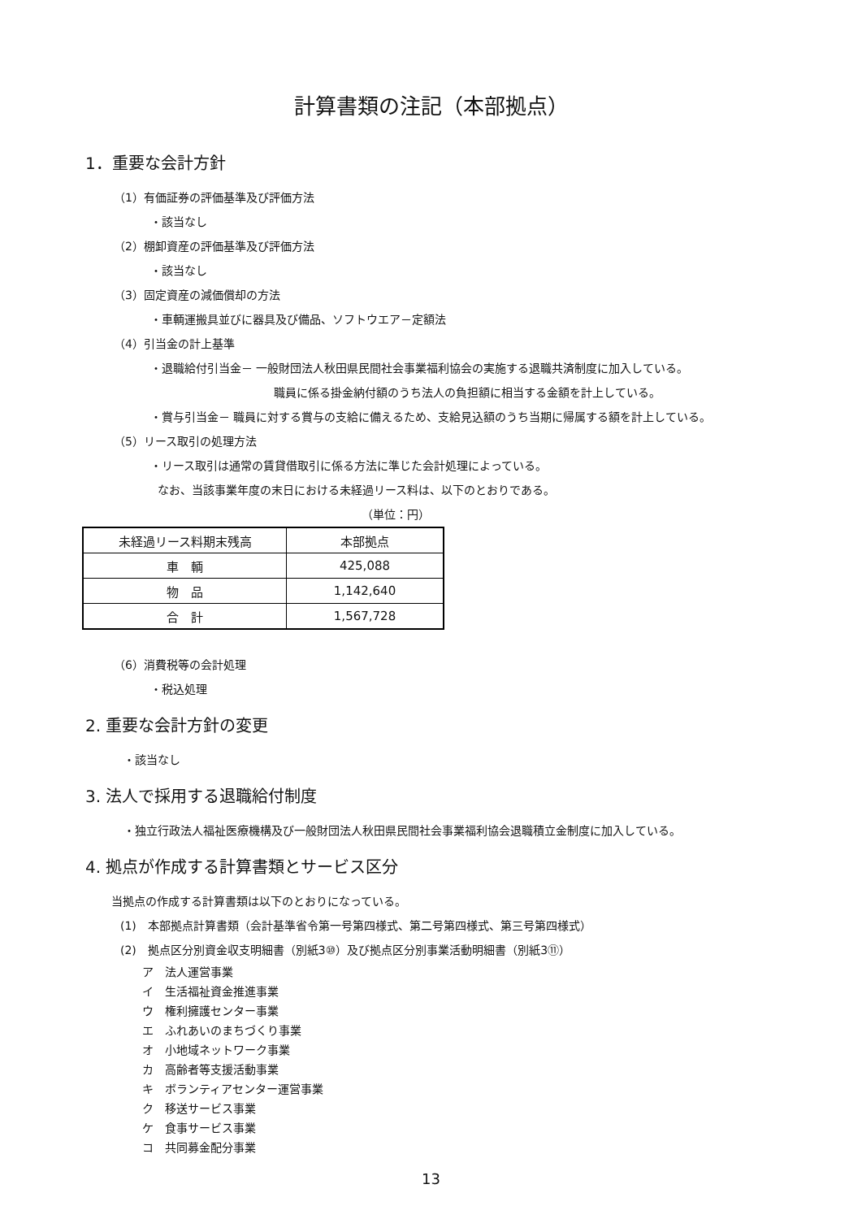計算書類の注記（本部拠点）
1．重要な会計方針
（1）有価証券の評価基準及び評価方法
・該当なし
（2）棚卸資産の評価基準及び評価方法
・該当なし
（3）固定資産の減価償却の方法
・車輌運搬具並びに器具及び備品、ソフトウエア－定額法
（4）引当金の計上基準
・退職給付引当金－ 一般財団法人秋田県民間社会事業福利協会の実施する退職共済制度に加入している。
職員に係る掛金納付額のうち法人の負担額に相当する金額を計上している。
・賞与引当金－ 職員に対する賞与の支給に備えるため、支給見込額のうち当期に帰属する額を計上している。
（5）リース取引の処理方法
・リース取引は通常の賃貸借取引に係る方法に準じた会計処理によっている。
なお、当該事業年度の末日における未経過リース料は、以下のとおりである。
（単位：円）
| 未経過リース料期末残高 | 本部拠点 |
| 車 輌 | 425,088 |
| 物 品 | 1,142,640 |
| 合 計 | 1,567,728 |
（6）消費税等の会計処理
・税込処理
2. 重要な会計方針の変更
・該当なし
3. 法人で採用する退職給付制度
・独立行政法人福祉医療機構及び一般財団法人秋田県民間社会事業福利協会退職積立金制度に加入している。
4. 拠点が作成する計算書類とサービス区分
当拠点の作成する計算書類は以下のとおりになっている。
(1)　本部拠点計算書類（会計基準省令第一号第四様式、第二号第四様式、第三号第四様式）
(2)　拠点区分別資金収支明細書（別紙3⑩）及び拠点区分別事業活動明細書（別紙3⑪）
ア　法人運営事業
イ　生活福祉資金推進事業
ウ　権利擁護センター事業
エ　ふれあいのまちづくり事業
オ　小地域ネットワーク事業
カ　高齢者等支援活動事業
キ　ボランティアセンター運営事業
ク　移送サービス事業
ケ　食事サービス事業
コ　共同募金配分事業
13